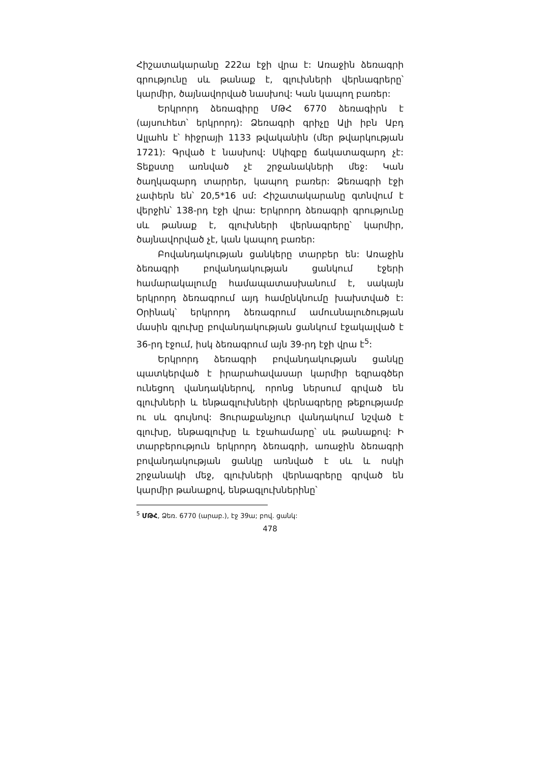Հիշատակարանը 222ա էջի վրա է: Առաջին ձեռագրի գրությունը սև թանաք է, գլուխների վերնագրերը՝ կարմիր, ծայնավորված նասխով: Կան կապող բառեր:
Երկրորդ ձեռագիրը ՄԹՀ 6770 ձեռագիրն է (այսուհետ՝ երկրորդ): Ձեռագրի գրիչը Ալի իբն Աբդ Ալլահն է՝ հիջրայի 1133 թվականին (մեր թվարկության 1721): Գրված է նասխով: Սկիզբը ճակատազարդ չէ: Տեքստը առնված չէ շրջանակների մեջ: Կան ծաղկազարդ տարրեր, կապող բառեր: Ձեռագրի էջի չափերն են՝ 20,5*16 սմ: Հիշատակարանը գտնվում է վերջին՝ 138-րդ էջի վրա: Երկրորդ ձեռագրի գրությունը սև թանաք է, գլուխների վերնագրերը՝ կարմիր, ծայնավորված չէ, կան կապող բառեր:
Բովանդակության ցանկերը տարբեր են: Առաջին ձեռագրի բովանդակության ցանկում էջերի համարակալումը համապատասխանում է, սակայն երկրորդ ձեռագրում այդ համընկնումը խախտված է: Օրինակ՝ երկրորդ ձեռագրում ամուսնալուծության մասին գլուխը բովանդակության ցանկում էջակալված է 36-րդ էջում, իսկ ձեռագրում այն 39-րդ էջի վրա է<sup>5</sup>:
Երկրորդ ձեռագրի բովանդակության ցանկը պատկերված է իրարահավասար կարմիր եզրագծեր ունեցող վանդակներով, որոնց ներսում գրված են գլուխների և ենթագլուխների վերնագրերը թեքությամբ ու սև գույնով: Յուրաքանչյուր վանդակում նշված է գլուխը, ենթագլուխը և էջահամարը՝ սև թանաքով: Ի տարբերություն երկրորդ ձեռագրի, առաջին ձեռագրի բովանդակության ցանկը առնված է սև և ոսկի շրջանակի մեջ, գլուխների վերնագրերը գրված են կարմիր թանաքով, ենթագլուխներինը՝
<sup>5</sup> ՄԹՀ, Ձեռ. 6770 (արաբ.), էջ 39ա; բով. ցանկ:
478